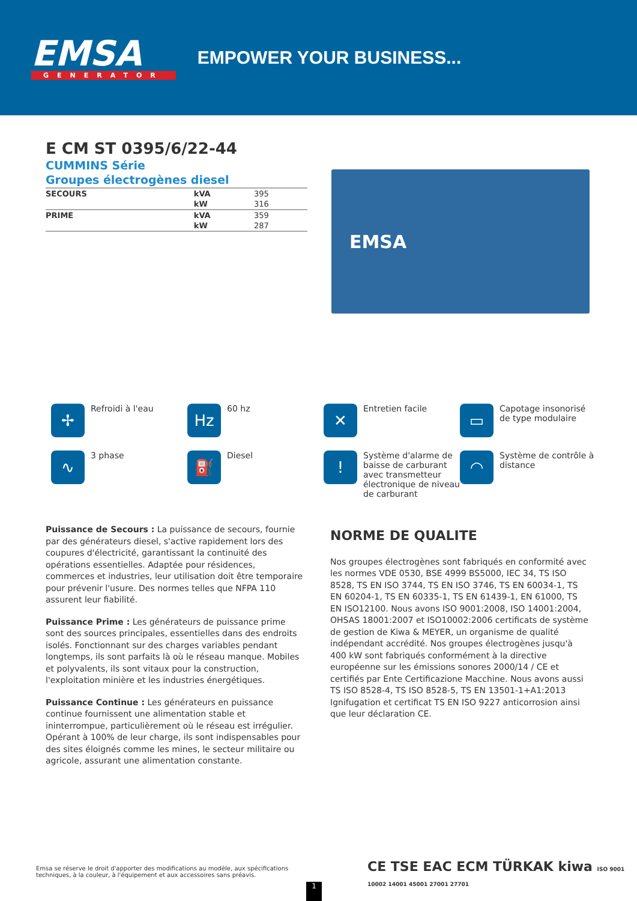EMSA
GENERATOR
EMPOWER YOUR BUSINESS...
E CM ST 0395/6/22-44
CUMMINS Série
Groupes électrogènes diesel
| SECOURS | kVA | 395 |
| | kW | 316 |
| PRIME | kVA | 359 |
| | kW | 287 |
EMSA
✢ Refroidi à l'eau
Hz 60 hz
✕ Entretien facile
▭ Capotage insonorisé de type modulaire
∿ 3 phase
⛽ Diesel
! Système d'alarme de baisse de carburant avec transmetteur électronique de niveau de carburant
◠ Système de contrôle à distance
Puissance de Secours : La puissance de secours, fournie par des générateurs diesel, s'active rapidement lors des coupures d'électricité, garantissant la continuité des opérations essentielles. Adaptée pour résidences, commerces et industries, leur utilisation doit être temporaire pour prévenir l'usure. Des normes telles que NFPA 110 assurent leur fiabilité.
Puissance Prime : Les générateurs de puissance prime sont des sources principales, essentielles dans des endroits isolés. Fonctionnant sur des charges variables pendant longtemps, ils sont parfaits là où le réseau manque. Mobiles et polyvalents, ils sont vitaux pour la construction, l'exploitation minière et les industries énergétiques.
Puissance Continue : Les générateurs en puissance continue fournissent une alimentation stable et ininterrompue, particulièrement où le réseau est irrégulier. Opérant à 100% de leur charge, ils sont indispensables pour des sites éloignés comme les mines, le secteur militaire ou agricole, assurant une alimentation constante.
NORME DE QUALITE
Nos groupes électrogènes sont fabriqués en conformité avec les normes VDE 0530, BSE 4999 BS5000, IEC 34, TS ISO 8528, TS EN ISO 3744, TS EN ISO 3746, TS EN 60034-1, TS EN 60204-1, TS EN 60335-1, TS EN 61439-1, EN 61000, TS EN ISO12100. Nous avons ISO 9001:2008, ISO 14001:2004, OHSAS 18001:2007 et ISO10002:2006 certificats de système de gestion de Kiwa & MEYER, un organisme de qualité indépendant accrédité. Nos groupes électrogènes jusqu'à 400 kW sont fabriqués conformément à la directive européenne sur les émissions sonores 2000/14 / CE et certifiés par Ente Certificazione Macchine. Nous avons aussi TS ISO 8528-4, TS ISO 8528-5, TS EN 13501-1+A1:2013 Ignifugation et certificat TS EN ISO 9227 anticorrosion ainsi que leur déclaration CE.
Emsa se réserve le droit d'apporter des modifications au modèle, aux spécifications techniques, à la couleur, à l'équipement et aux accessoires sans préavis.
CE TSE EAC ECM TÜRKAK kiwa ISO 9001 10002 14001 45001 27001 27701
1